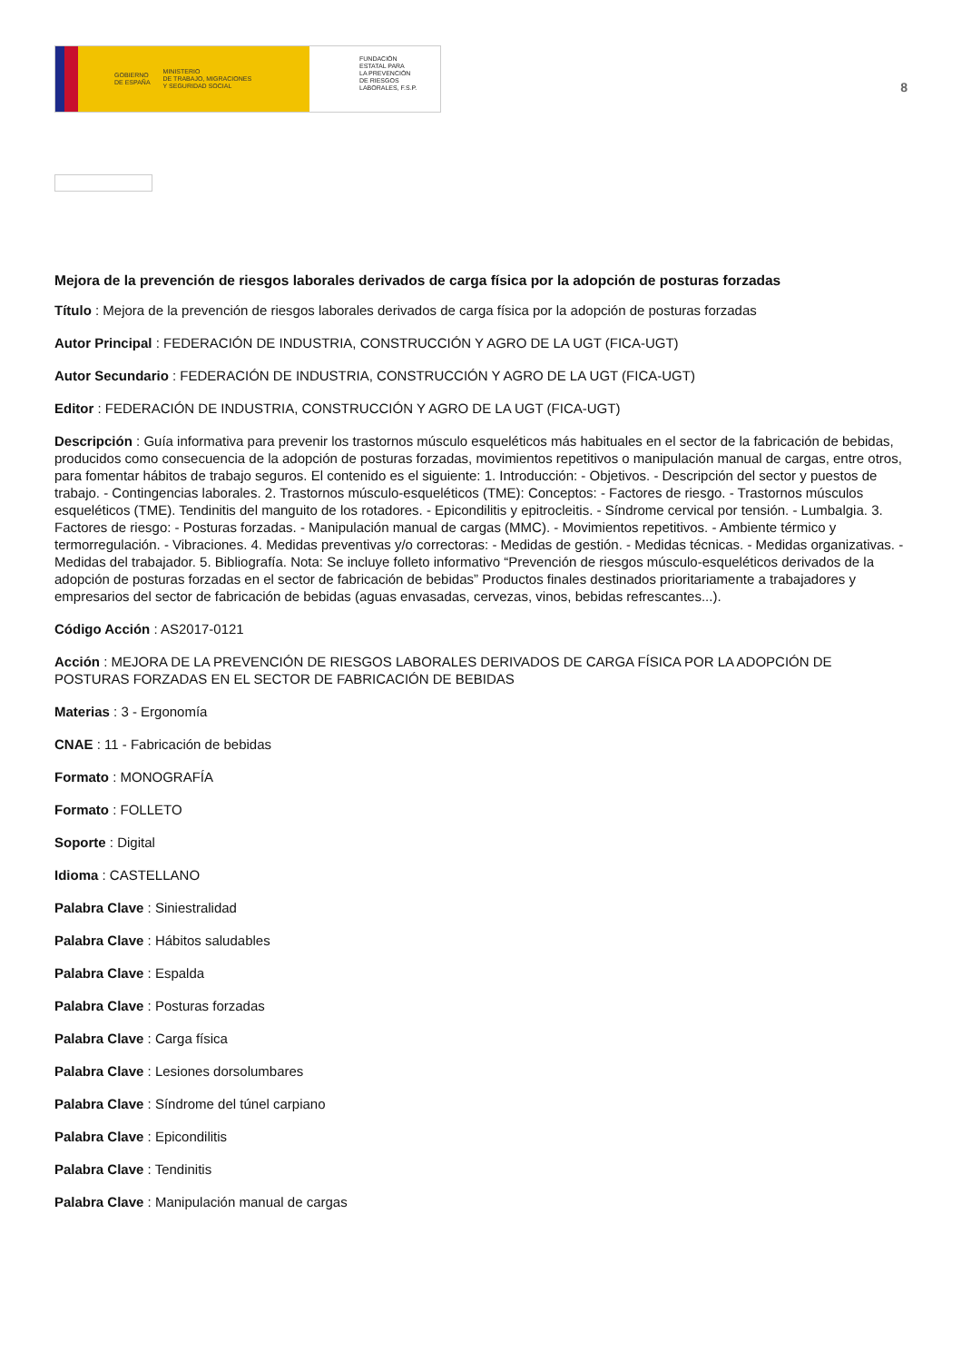GOBIERNO
DE ESPAÑA MINISTERIO
DE TRABAJO, MIGRACIONES
Y SEGURIDAD SOCIAL
FUNDACIÓN
ESTATAL PARA
LA PREVENCIÓN
DE RIESGOS
LABORALES, F.S.P.
8
Mejora de la prevención de riesgos laborales derivados de carga física por la adopción de posturas forzadas
Título : Mejora de la prevención de riesgos laborales derivados de carga física por la adopción de posturas forzadas
Autor Principal : FEDERACIÓN DE INDUSTRIA, CONSTRUCCIÓN Y AGRO DE LA UGT (FICA-UGT)
Autor Secundario : FEDERACIÓN DE INDUSTRIA, CONSTRUCCIÓN Y AGRO DE LA UGT (FICA-UGT)
Editor : FEDERACIÓN DE INDUSTRIA, CONSTRUCCIÓN Y AGRO DE LA UGT (FICA-UGT)
Descripción : Guía informativa para prevenir los trastornos músculo esqueléticos más habituales en el sector de la fabricación de bebidas, producidos como consecuencia de la adopción de posturas forzadas, movimientos repetitivos o manipulación manual de cargas, entre otros, para fomentar hábitos de trabajo seguros. El contenido es el siguiente: 1. Introducción: - Objetivos. - Descripción del sector y puestos de trabajo. - Contingencias laborales. 2. Trastornos músculo-esqueléticos (TME): Conceptos: - Factores de riesgo. - Trastornos músculos esqueléticos (TME). Tendinitis del manguito de los rotadores. - Epicondilitis y epitrocleitis. - Síndrome cervical por tensión. - Lumbalgia. 3. Factores de riesgo: - Posturas forzadas. - Manipulación manual de cargas (MMC). - Movimientos repetitivos. - Ambiente térmico y termorregulación. - Vibraciones. 4. Medidas preventivas y/o correctoras: - Medidas de gestión. - Medidas técnicas. - Medidas organizativas. - Medidas del trabajador. 5. Bibliografía. Nota: Se incluye folleto informativo “Prevención de riesgos músculo-esqueléticos derivados de la adopción de posturas forzadas en el sector de fabricación de bebidas” Productos finales destinados prioritariamente a trabajadores y empresarios del sector de fabricación de bebidas (aguas envasadas, cervezas, vinos, bebidas refrescantes...).
Código Acción : AS2017-0121
Acción : MEJORA DE LA PREVENCIÓN DE RIESGOS LABORALES DERIVADOS DE CARGA FÍSICA POR LA ADOPCIÓN DE POSTURAS FORZADAS EN EL SECTOR DE FABRICACIÓN DE BEBIDAS
Materias : 3 - Ergonomía
CNAE : 11 - Fabricación de bebidas
Formato : MONOGRAFÍA
Formato : FOLLETO
Soporte : Digital
Idioma : CASTELLANO
Palabra Clave : Siniestralidad
Palabra Clave : Hábitos saludables
Palabra Clave : Espalda
Palabra Clave : Posturas forzadas
Palabra Clave : Carga física
Palabra Clave : Lesiones dorsolumbares
Palabra Clave : Síndrome del túnel carpiano
Palabra Clave : Epicondilitis
Palabra Clave : Tendinitis
Palabra Clave : Manipulación manual de cargas